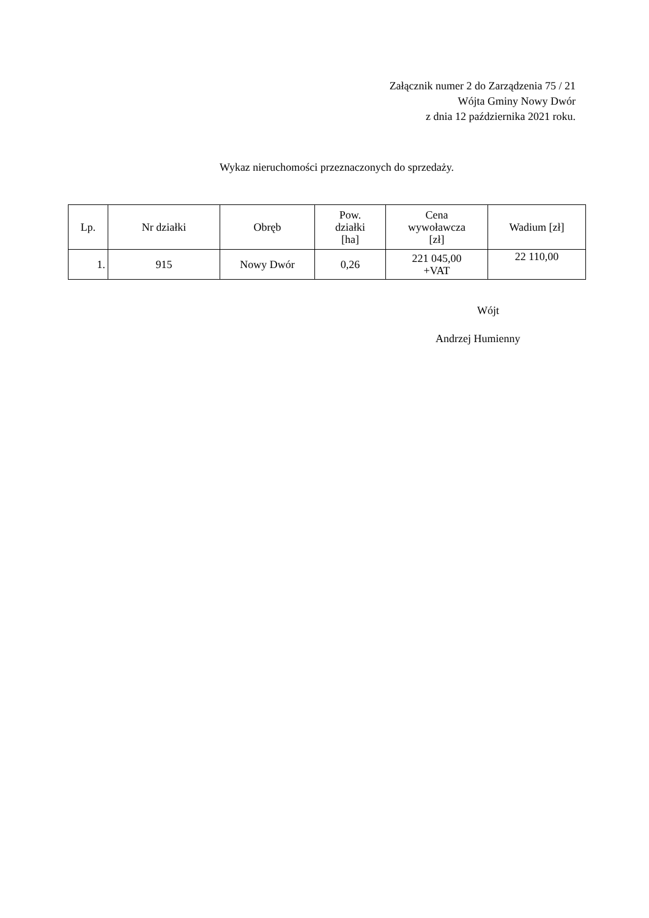Załącznik numer 2 do Zarządzenia 75 / 21
Wójta Gminy Nowy Dwór
z dnia 12 października 2021 roku.
Wykaz nieruchomości przeznaczonych do sprzedaży.
| Lp. | Nr działki | Obręb | Pow. działki [ha] | Cena wywoławcza [zł] | Wadium [zł] |
| --- | --- | --- | --- | --- | --- |
| 1. | 915 | Nowy Dwór | 0,26 | 221 045,00 +VAT | 22 110,00 |
Wójt
Andrzej Humienny